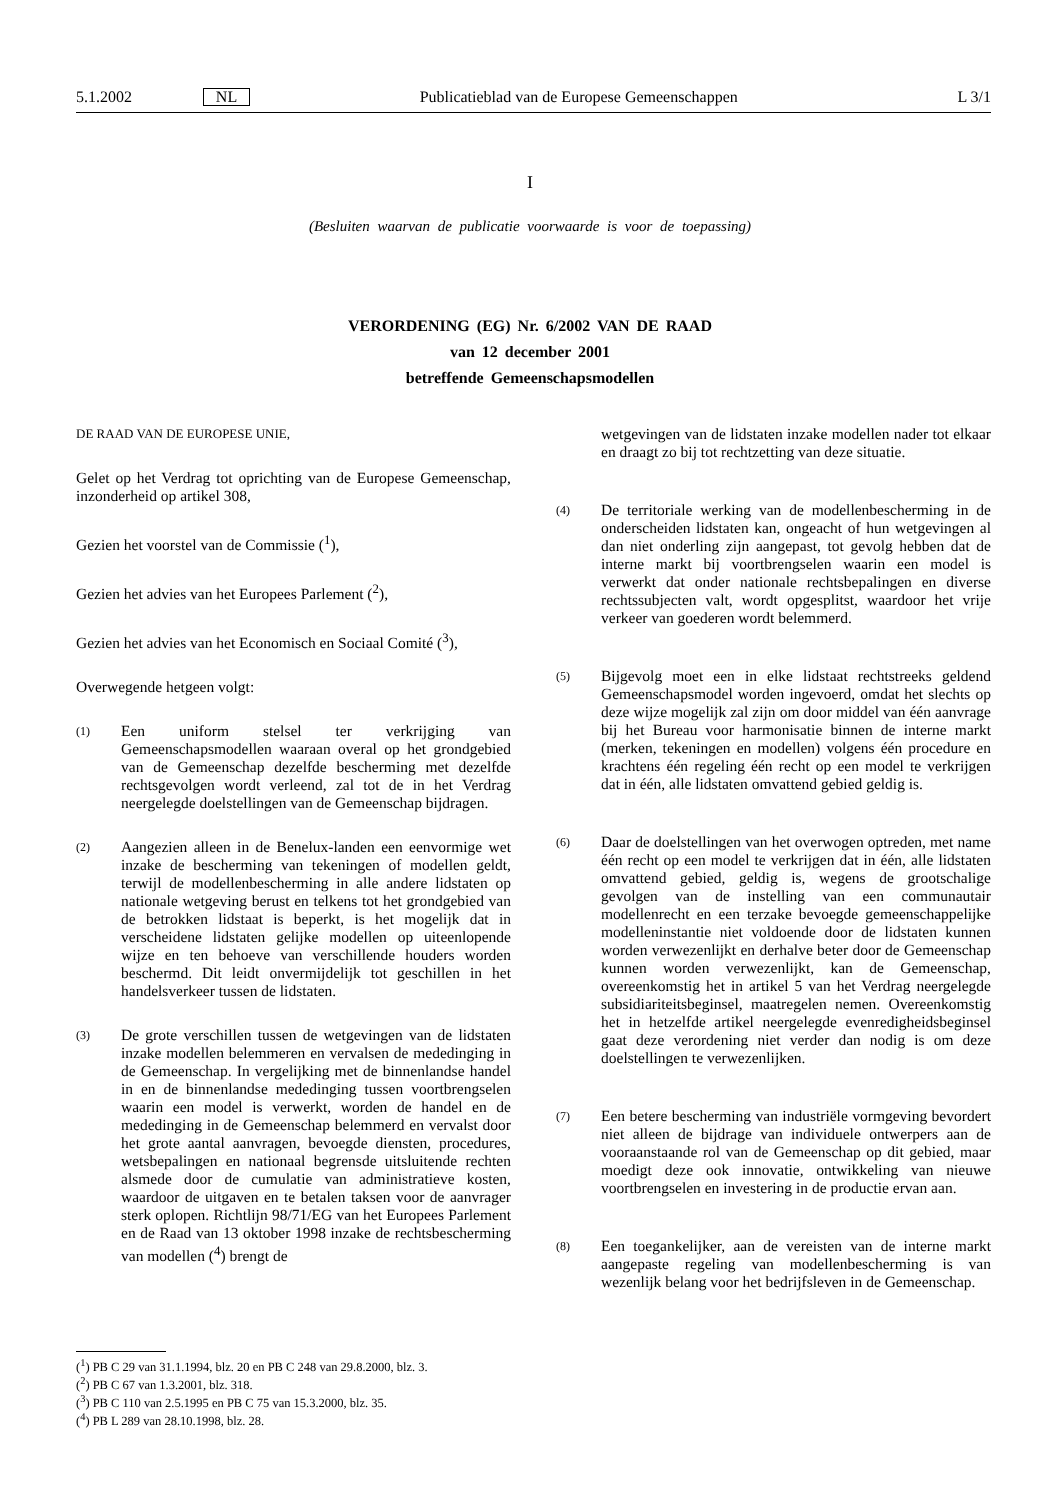5.1.2002 NL Publicatieblad van de Europese Gemeenschappen L 3/1
I
(Besluiten waarvan de publicatie voorwaarde is voor de toepassing)
VERORDENING (EG) Nr. 6/2002 VAN DE RAAD
van 12 december 2001
betreffende Gemeenschapsmodellen
DE RAAD VAN DE EUROPESE UNIE,
Gelet op het Verdrag tot oprichting van de Europese Gemeenschap, inzonderheid op artikel 308,
Gezien het voorstel van de Commissie (<sup>1</sup>),
Gezien het advies van het Europees Parlement (<sup>2</sup>),
Gezien het advies van het Economisch en Sociaal Comité (<sup>3</sup>),
Overwegende hetgeen volgt:
(1) Een uniform stelsel ter verkrijging van Gemeenschapsmodellen waaraan overal op het grondgebied van de Gemeenschap dezelfde bescherming met dezelfde rechtsgevolgen wordt verleend, zal tot de in het Verdrag neergelegde doelstellingen van de Gemeenschap bijdragen.
(2) Aangezien alleen in de Benelux-landen een eenvormige wet inzake de bescherming van tekeningen of modellen geldt, terwijl de modellenbescherming in alle andere lidstaten op nationale wetgeving berust en telkens tot het grondgebied van de betrokken lidstaat is beperkt, is het mogelijk dat in verscheidene lidstaten gelijke modellen op uiteenlopende wijze en ten behoeve van verschillende houders worden beschermd. Dit leidt onvermijdelijk tot geschillen in het handelsverkeer tussen de lidstaten.
(3) De grote verschillen tussen de wetgevingen van de lidstaten inzake modellen belemmeren en vervalsen de mededinging in de Gemeenschap. In vergelijking met de binnenlandse handel in en de binnenlandse mededinging tussen voortbrengselen waarin een model is verwerkt, worden de handel en de mededinging in de Gemeenschap belemmerd en vervalst door het grote aantal aanvragen, bevoegde diensten, procedures, wetsbepalingen en nationaal begrensde uitsluitende rechten alsmede door de cumulatie van administratieve kosten, waardoor de uitgaven en te betalen taksen voor de aanvrager sterk oplopen. Richtlijn 98/71/EG van het Europees Parlement en de Raad van 13 oktober 1998 inzake de rechtsbescherming van modellen (<sup>4</sup>) brengt de
wetgevingen van de lidstaten inzake modellen nader tot elkaar en draagt zo bij tot rechtzetting van deze situatie.
(4) De territoriale werking van de modellenbescherming in de onderscheiden lidstaten kan, ongeacht of hun wetgevingen al dan niet onderling zijn aangepast, tot gevolg hebben dat de interne markt bij voortbrengselen waarin een model is verwerkt dat onder nationale rechtsbepalingen en diverse rechtssubjecten valt, wordt opgesplitst, waardoor het vrije verkeer van goederen wordt belemmerd.
(5) Bijgevolg moet een in elke lidstaat rechtstreeks geldend Gemeenschapsmodel worden ingevoerd, omdat het slechts op deze wijze mogelijk zal zijn om door middel van één aanvrage bij het Bureau voor harmonisatie binnen de interne markt (merken, tekeningen en modellen) volgens één procedure en krachtens één regeling één recht op een model te verkrijgen dat in één, alle lidstaten omvattend gebied geldig is.
(6) Daar de doelstellingen van het overwogen optreden, met name één recht op een model te verkrijgen dat in één, alle lidstaten omvattend gebied, geldig is, wegens de grootschalige gevolgen van de instelling van een communautair modellenrecht en een terzake bevoegde gemeenschappelijke modelleninstantie niet voldoende door de lidstaten kunnen worden verwezenlijkt en derhalve beter door de Gemeenschap kunnen worden verwezenlijkt, kan de Gemeenschap, overeenkomstig het in artikel 5 van het Verdrag neergelegde subsidiariteitsbeginsel, maatregelen nemen. Overeenkomstig het in hetzelfde artikel neergelegde evenredigheidsbeginsel gaat deze verordening niet verder dan nodig is om deze doelstellingen te verwezenlijken.
(7) Een betere bescherming van industriële vormgeving bevordert niet alleen de bijdrage van individuele ontwerpers aan de vooraanstaande rol van de Gemeenschap op dit gebied, maar moedigt deze ook innovatie, ontwikkeling van nieuwe voortbrengselen en investering in de productie ervan aan.
(8) Een toegankelijker, aan de vereisten van de interne markt aangepaste regeling van modellenbescherming is van wezenlijk belang voor het bedrijfsleven in de Gemeenschap.
(<sup>1</sup>) PB C 29 van 31.1.1994, blz. 20 en PB C 248 van 29.8.2000, blz. 3.
(<sup>2</sup>) PB C 67 van 1.3.2001, blz. 318.
(<sup>3</sup>) PB C 110 van 2.5.1995 en PB C 75 van 15.3.2000, blz. 35.
(<sup>4</sup>) PB L 289 van 28.10.1998, blz. 28.